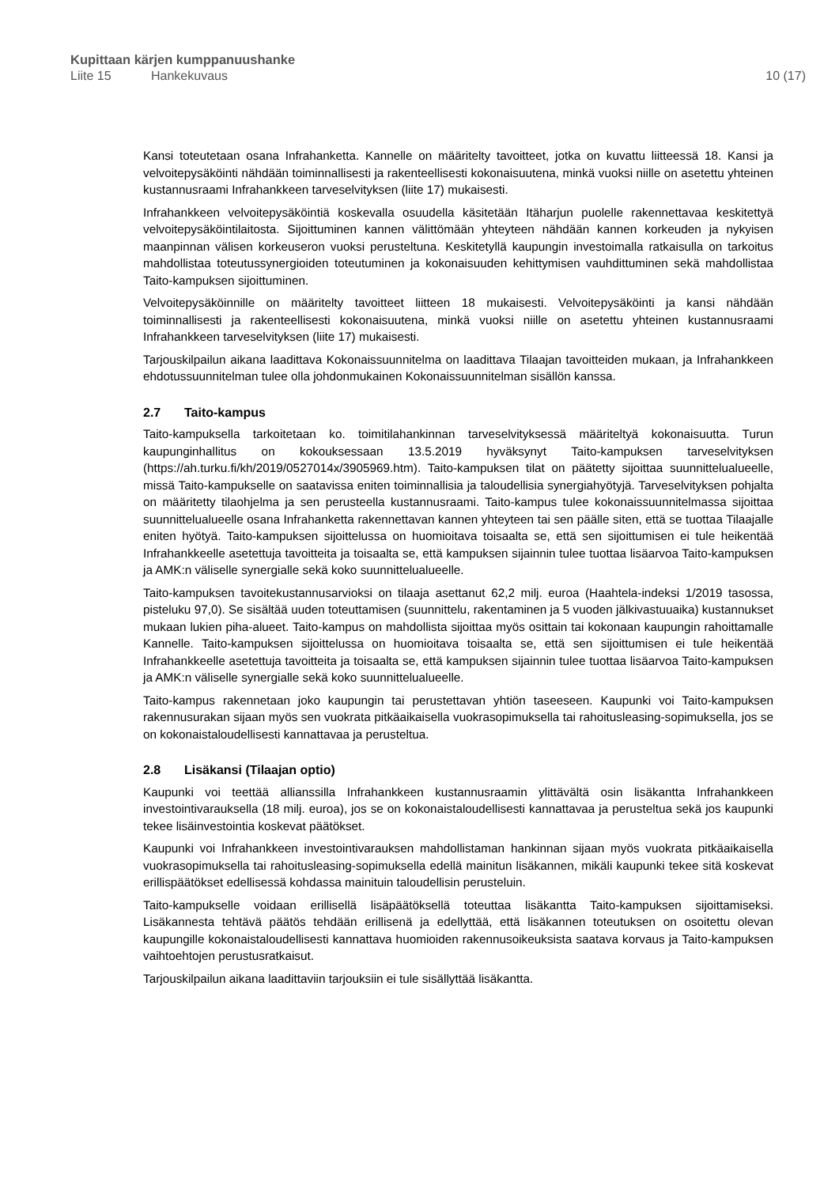Kupittaan kärjen kumppanuushanke
Liite 15 Hankekuvaus 10 (17)
Kansi toteutetaan osana Infrahanketta. Kannelle on määritelty tavoitteet, jotka on kuvattu liitteessä 18. Kansi ja velvoitepysäköinti nähdään toiminnallisesti ja rakenteellisesti kokonaisuutena, minkä vuoksi niille on asetettu yhteinen kustannusraami Infrahankkeen tarveselvityksen (liite 17) mukaisesti.
Infrahankkeen velvoitepysäköintiä koskevalla osuudella käsitetään Itäharjun puolelle rakennettavaa keskitettyä velvoitepysäköintilaitosta. Sijoittuminen kannen välittömään yhteyteen nähdään kannen korkeuden ja nykyisen maanpinnan välisen korkeuseron vuoksi perusteltuna. Keskitetyllä kaupungin investoimalla ratkaisulla on tarkoitus mahdollistaa toteutussynergioiden toteutuminen ja kokonaisuuden kehittymisen vauhdittuminen sekä mahdollistaa Taito-kampuksen sijoittuminen.
Velvoitepysäköinnille on määritelty tavoitteet liitteen 18 mukaisesti. Velvoitepysäköinti ja kansi nähdään toiminnallisesti ja rakenteellisesti kokonaisuutena, minkä vuoksi niille on asetettu yhteinen kustannusraami Infrahankkeen tarveselvityksen (liite 17) mukaisesti.
Tarjouskilpailun aikana laadittava Kokonaissuunnitelma on laadittava Tilaajan tavoitteiden mukaan, ja Infrahankkeen ehdotussuunnitelman tulee olla johdonmukainen Kokonaissuunnitelman sisällön kanssa.
2.7 Taito-kampus
Taito-kampuksella tarkoitetaan ko. toimitilahankinnan tarveselvityksessä määriteltyä kokonaisuutta. Turun kaupunginhallitus on kokouksessaan 13.5.2019 hyväksynyt Taito-kampuksen tarveselvityksen (https://ah.turku.fi/kh/2019/0527014x/3905969.htm). Taito-kampuksen tilat on päätetty sijoittaa suunnittelualueelle, missä Taito-kampukselle on saatavissa eniten toiminnallisia ja taloudellisia synergiahyötyjä. Tarveselvityksen pohjalta on määritetty tilaohjelma ja sen perusteella kustannusraami. Taito-kampus tulee kokonaissuunnitelmassa sijoittaa suunnittelualueelle osana Infrahanketta rakennettavan kannen yhteyteen tai sen päälle siten, että se tuottaa Tilaajalle eniten hyötyä. Taito-kampuksen sijoittelussa on huomioitava toisaalta se, että sen sijoittumisen ei tule heikentää Infrahankkeelle asetettuja tavoitteita ja toisaalta se, että kampuksen sijainnin tulee tuottaa lisäarvoa Taito-kampuksen ja AMK:n väliselle synergialle sekä koko suunnittelualueelle.
Taito-kampuksen tavoitekustannusarvioksi on tilaaja asettanut 62,2 milj. euroa (Haahtela-indeksi 1/2019 tasossa, pisteluku 97,0). Se sisältää uuden toteuttamisen (suunnittelu, rakentaminen ja 5 vuoden jälkivastuuaika) kustannukset mukaan lukien piha-alueet. Taito-kampus on mahdollista sijoittaa myös osittain tai kokonaan kaupungin rahoittamalle Kannelle. Taito-kampuksen sijoittelussa on huomioitava toisaalta se, että sen sijoittumisen ei tule heikentää Infrahankkeelle asetettuja tavoitteita ja toisaalta se, että kampuksen sijainnin tulee tuottaa lisäarvoa Taito-kampuksen ja AMK:n väliselle synergialle sekä koko suunnittelualueelle.
Taito-kampus rakennetaan joko kaupungin tai perustettavan yhtiön taseeseen. Kaupunki voi Taito-kampuksen rakennusurakan sijaan myös sen vuokrata pitkäaikaisella vuokrasopimuksella tai rahoitusleasing-sopimuksella, jos se on kokonaistaloudellisesti kannattavaa ja perusteltua.
2.8 Lisäkansi (Tilaajan optio)
Kaupunki voi teettää allianssilla Infrahankkeen kustannusraamin ylittävältä osin lisäkantta Infrahankkeen investointivarauksella (18 milj. euroa), jos se on kokonaistaloudellisesti kannattavaa ja perusteltua sekä jos kaupunki tekee lisäinvestointia koskevat päätökset.
Kaupunki voi Infrahankkeen investointivarauksen mahdollistaman hankinnan sijaan myös vuokrata pitkäaikaisella vuokrasopimuksella tai rahoitusleasing-sopimuksella edellä mainitun lisäkannen, mikäli kaupunki tekee sitä koskevat erillispäätökset edellisessä kohdassa mainituin taloudellisin perusteluin.
Taito-kampukselle voidaan erillisellä lisäpäätöksellä toteuttaa lisäkantta Taito-kampuksen sijoittamiseksi. Lisäkannesta tehtävä päätös tehdään erillisenä ja edellyttää, että lisäkannen toteutuksen on osoitettu olevan kaupungille kokonaistaloudellisesti kannattava huomioiden rakennusoikeuksista saatava korvaus ja Taito-kampuksen vaihtoehtojen perustusratkaisut.
Tarjouskilpailun aikana laadittaviin tarjouksiin ei tule sisällyttää lisäkantta.